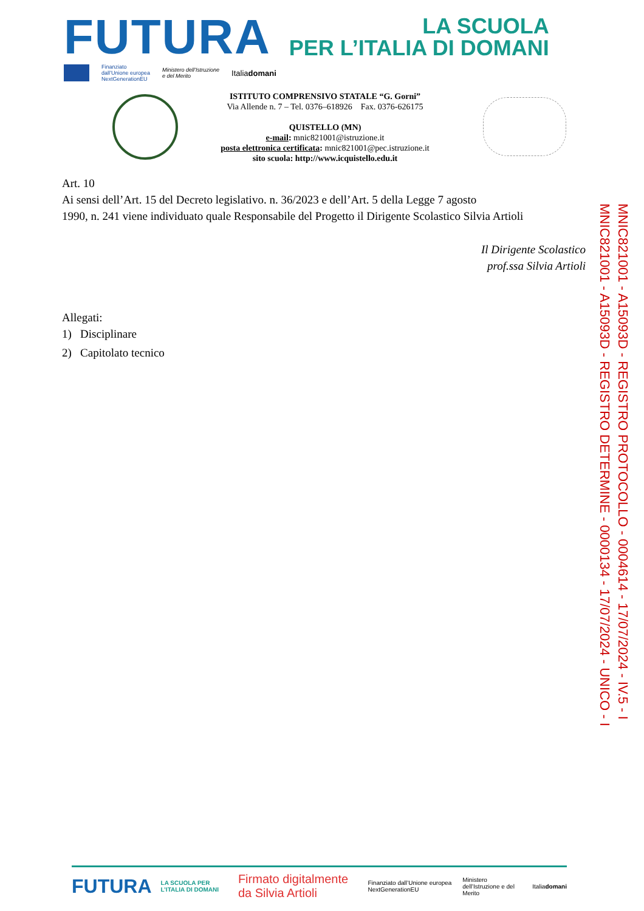FUTURA
LA SCUOLA
PER L’ITALIA DI DOMANI
Finanziato
dall’Unione europea
NextGenerationEU
Ministero dell’Istruzione
e del Merito
Italiadomani
ISTITUTO COMPRENSIVO STATALE “G. Gorni”
Via Allende n. 7 – Tel. 0376–618926 Fax. 0376-626175
QUISTELLO (MN)
e-mail: mnic821001@istruzione.it
posta elettronica certificata: mnic821001@pec.istruzione.it
sito scuola: http://www.icquistello.edu.it
Art. 10
Ai sensi dell’Art. 15 del Decreto legislativo. n. 36/2023 e dell’Art. 5 della Legge 7 agosto
1990, n. 241 viene individuato quale Responsabile del Progetto il Dirigente Scolastico Silvia Artioli
Il Dirigente Scolastico
prof.ssa Silvia Artioli
Allegati:
1) Disciplinare
2) Capitolato tecnico
MNIC821001 - A15093D - REGISTRO PROTOCOLLO - 0004614 - 17/07/2024 - IV.5 - I
MNIC821001 - A15093D - REGISTRO DETERMINE - 0000134 - 17/07/2024 - UNICO - I
FUTURA LA SCUOLA PER L’ITALIA DI DOMANI Firmato digitalmente da Silvia Artioli Finanziato dall’Unione europea NextGenerationEU Ministero dell’Istruzione e del Merito Italiadomani